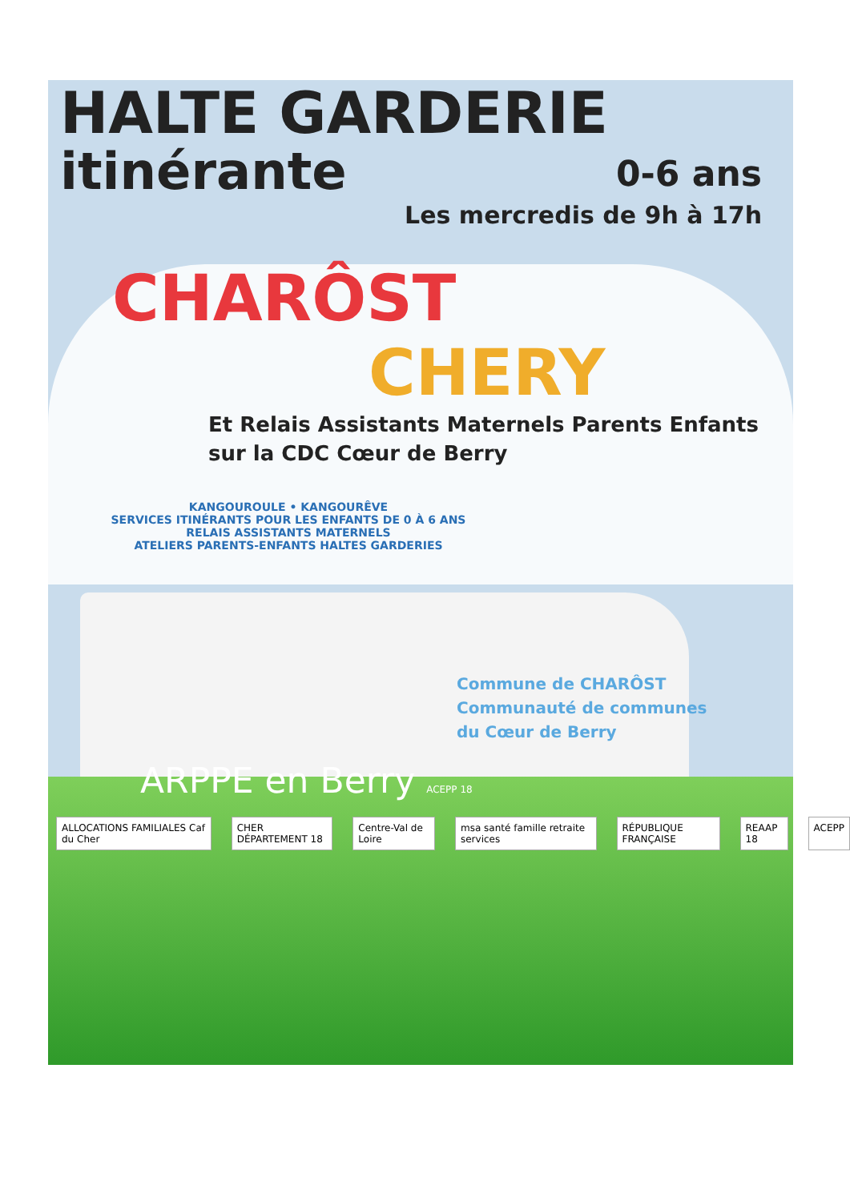HALTE GARDERIE
itinérante
0-6 ans
Les mercredis de 9h à 17h
CHARÔST
CHERY
Et Relais Assistants Maternels Parents Enfants
sur la CDC Cœur de Berry
KANGOUROULE • KANGOURÊVE
SERVICES ITINÉRANTS POUR LES ENFANTS DE 0 À 6 ANS
RELAIS ASSISTANTS MATERNELS
ATELIERS PARENTS-ENFANTS HALTES GARDERIES
Commune de CHARÔST
Communauté de communes
du Cœur de Berry
ARPPE en Berry ACEPP 18
ALLOCATIONS FAMILIALES Caf du Cher
CHER DÉPARTEMENT 18 Centre-Val de Loire msa santé famille retraite services
RÉPUBLIQUE FRANÇAISE REAAP 18 ACEPP